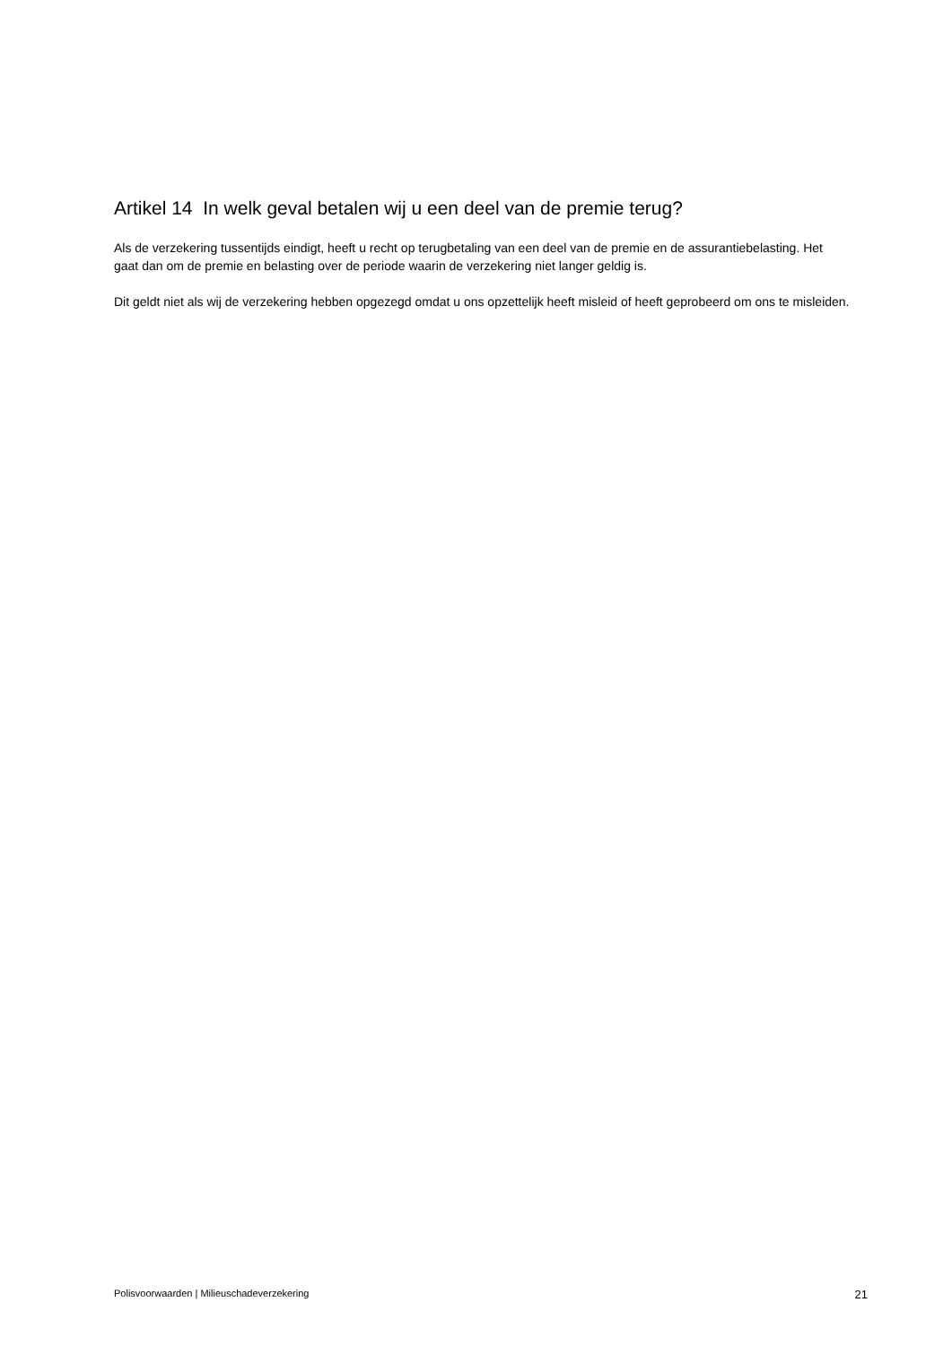Artikel 14 In welk geval betalen wij u een deel van de premie terug?
Als de verzekering tussentijds eindigt, heeft u recht op terugbetaling van een deel van de premie en de assurantiebelasting. Het gaat dan om de premie en belasting over de periode waarin de verzekering niet langer geldig is.
Dit geldt niet als wij de verzekering hebben opgezegd omdat u ons opzettelijk heeft misleid of heeft geprobeerd om ons te misleiden.
Polisvoorwaarden | Milieuschadeverzekering 21